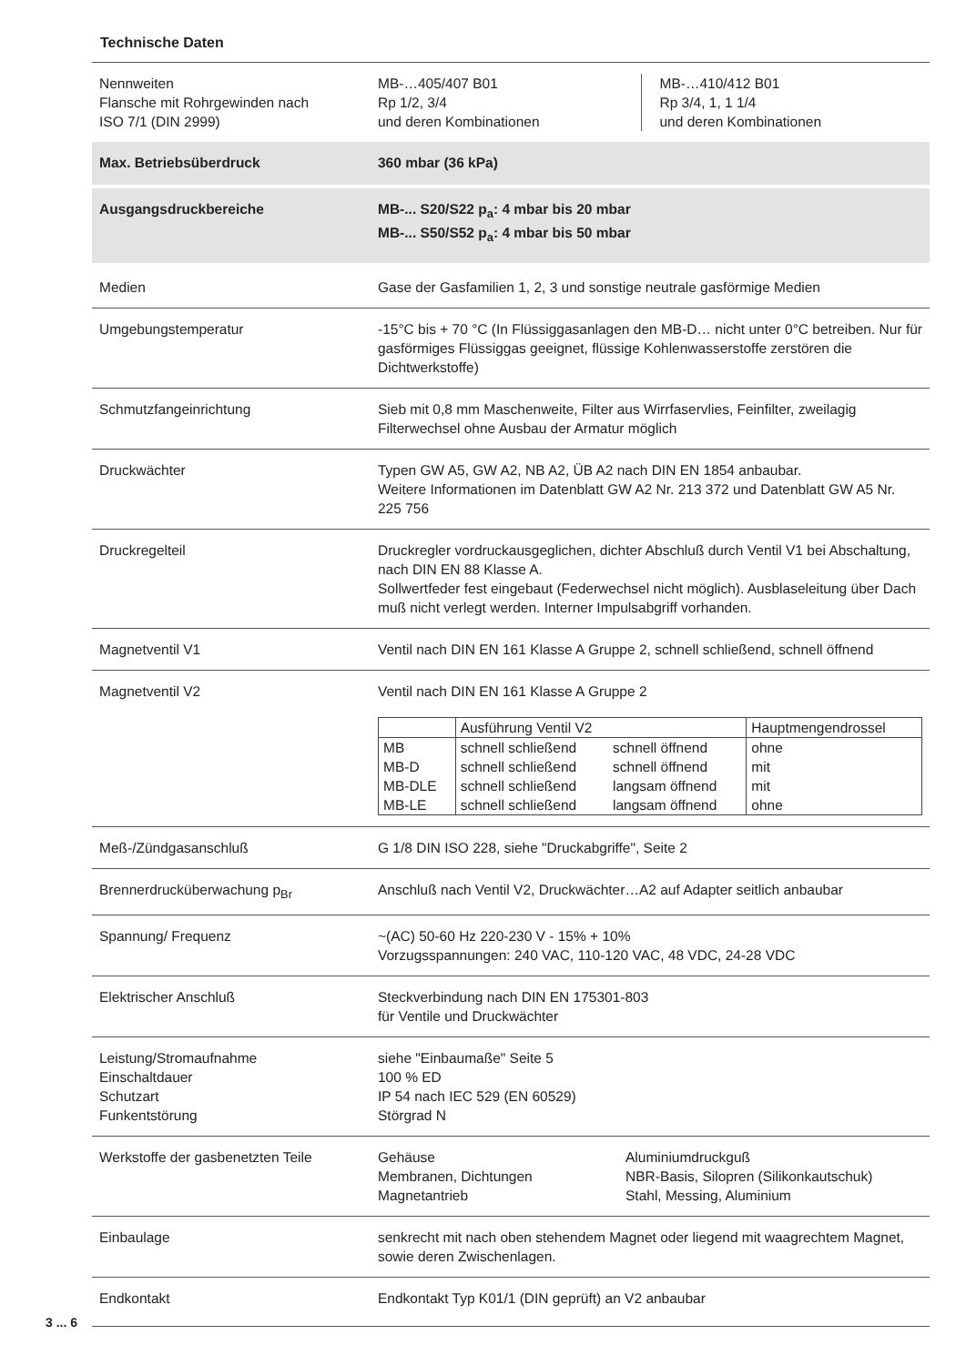Technische Daten
| Nennweiten Flansche mit Rohrgewinden nach ISO 7/1 (DIN 2999) | MB-…405/407 B01 Rp 1/2, 3/4 und deren Kombinationen MB-…410/412 B01 Rp 3/4, 1, 1 1/4 und deren Kombinationen |
| Max. Betriebsüberdruck | 360 mbar (36 kPa) |
| Ausgangsdruckbereiche | MB-... S20/S22 p<sub>a</sub>: 4 mbar bis 20 mbar MB-... S50/S52 p<sub>a</sub>: 4 mbar bis 50 mbar |
| Medien | Gase der Gasfamilien 1, 2, 3 und sonstige neutrale gasförmige Medien |
| Umgebungstemperatur | -15°C bis + 70 °C (In Flüssiggasanlagen den MB-D… nicht unter 0°C betreiben. Nur für gasförmiges Flüssiggas geeignet, flüssige Kohlenwasserstoffe zerstören die Dichtwerkstoffe) |
| Schmutzfangeinrichtung | Sieb mit 0,8 mm Maschenweite, Filter aus Wirrfaservlies, Feinfilter, zweilagig Filterwechsel ohne Ausbau der Armatur möglich |
| Druckwächter | Typen GW A5, GW A2, NB A2, ÜB A2 nach DIN EN 1854 anbaubar. Weitere Informationen im Datenblatt GW A2 Nr. 213 372 und Datenblatt GW A5 Nr. 225 756 |
| Druckregelteil | Druckregler vordruckausgeglichen, dichter Abschluß durch Ventil V1 bei Abschaltung, nach DIN EN 88 Klasse A. Sollwertfeder fest eingebaut (Federwechsel nicht möglich). Ausblaseleitung über Dach muß nicht verlegt werden. Interner Impulsabgriff vorhanden. |
| Magnetventil V1 | Ventil nach DIN EN 161 Klasse A Gruppe 2, schnell schließend, schnell öffnend |
| Magnetventil V2 | Ventil nach DIN EN 161 Klasse A Gruppe 2 / / Ausführung Ventil V2 / / Hauptmengendrossel / / MB / schnell schließend / schnell öffnend / ohne / / MB-D / schnell schließend / schnell öffnend / mit / / MB-DLE / schnell schließend / langsam öffnend / mit / / MB-LE / schnell schließend / langsam öffnend / ohne / |
| Meß-/Zündgasanschluß | G 1/8 DIN ISO 228, siehe "Druckabgriffe", Seite 2 |
| Brennerdrucküberwachung p<sub>Br</sub> | Anschluß nach Ventil V2, Druckwächter…A2 auf Adapter seitlich anbaubar |
| Spannung/ Frequenz | ~(AC) 50-60 Hz 220-230 V - 15% + 10% Vorzugsspannungen: 240 VAC, 110-120 VAC, 48 VDC, 24-28 VDC |
| Elektrischer Anschluß | Steckverbindung nach DIN EN 175301-803 für Ventile und Druckwächter |
| Leistung/Stromaufnahme Einschaltdauer Schutzart Funkentstörung | siehe "Einbaumaße" Seite 5 100 % ED IP 54 nach IEC 529 (EN 60529) Störgrad N |
| Werkstoffe der gasbenetzten Teile | Gehäuse Membranen, Dichtungen Magnetantrieb Aluminiumdruckguß NBR-Basis, Silopren (Silikonkautschuk) Stahl, Messing, Aluminium |
| Einbaulage | senkrecht mit nach oben stehendem Magnet oder liegend mit waagrechtem Magnet, sowie deren Zwischenlagen. |
| Endkontakt | Endkontakt Typ K01/1 (DIN geprüft) an V2 anbaubar |
3 ... 6